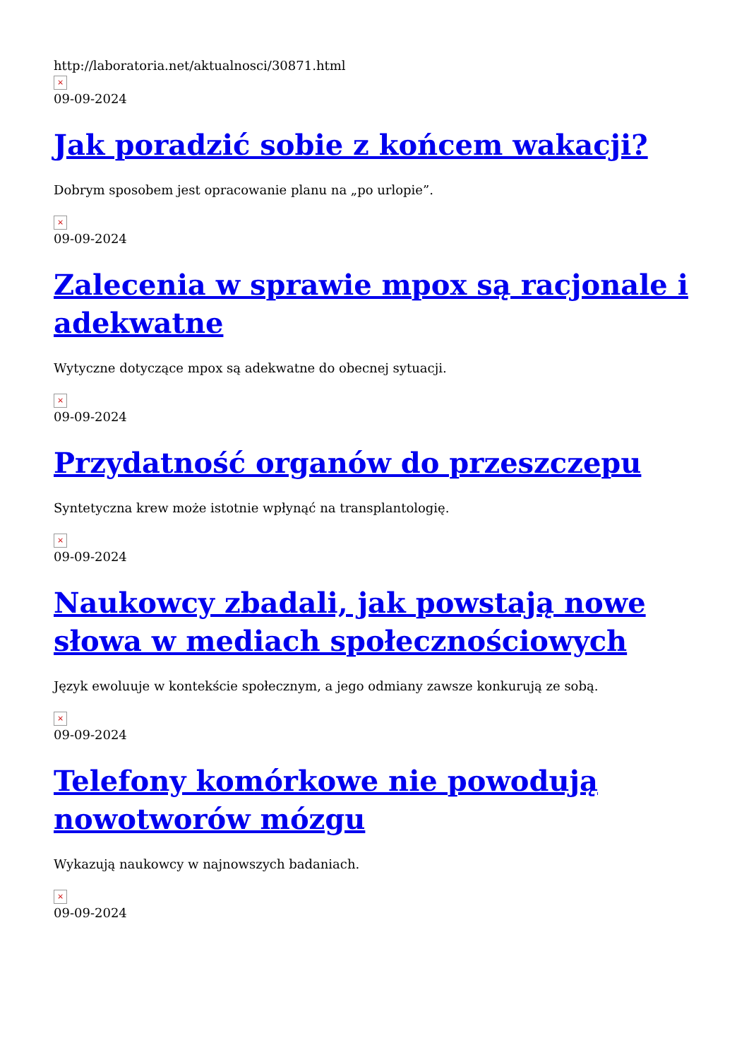http://laboratoria.net/aktualnosci/30871.html
×
09-09-2024
Jak poradzić sobie z końcem wakacji?
Dobrym sposobem jest opracowanie planu na „po urlopie”.
×
09-09-2024
Zalecenia w sprawie mpox są racjonale i adekwatne
Wytyczne dotyczące mpox są adekwatne do obecnej sytuacji.
×
09-09-2024
Przydatność organów do przeszczepu
Syntetyczna krew może istotnie wpłynąć na transplantologię.
×
09-09-2024
Naukowcy zbadali, jak powstają nowe słowa w mediach społecznościowych
Język ewoluuje w kontekście społecznym, a jego odmiany zawsze konkurują ze sobą.
×
09-09-2024
Telefony komórkowe nie powodują nowotworów mózgu
Wykazują naukowcy w najnowszych badaniach.
×
09-09-2024